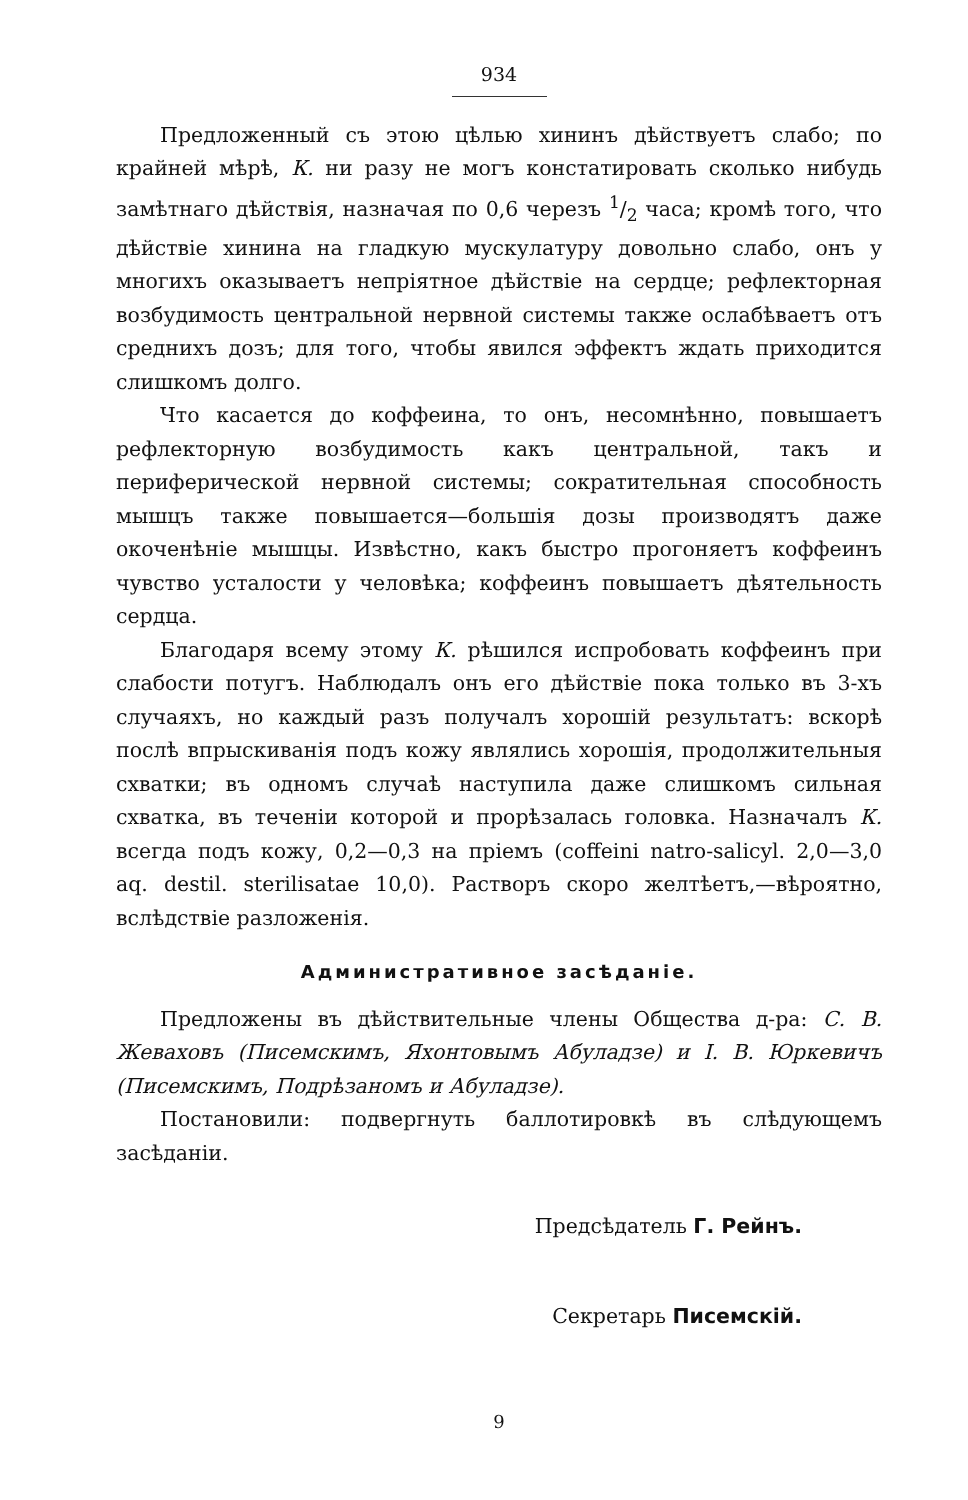934
Предложенный съ этою цѣлью хининъ дѣйствуетъ слабо; по крайней мѣрѣ, К. ни разу не могъ констатировать сколько нибудь замѣтнаго дѣйствія, назначая по 0,6 черезъ 1/2 часа; кромѣ того, что дѣйствіе хинина на гладкую мускулатуру довольно слабо, онъ у многихъ оказываетъ непріятное дѣйствіе на сердце; рефлекторная возбудимость центральной нервной системы также ослабѣваетъ отъ среднихъ дозъ; для того, чтобы явился эффектъ ждать приходится слишкомъ долго.
Что касается до коффеина, то онъ, несомнѣнно, повышаетъ рефлекторную возбудимость какъ центральной, такъ и периферической нервной системы; сократительная способность мышцъ также повышается—большія дозы производятъ даже окоченѣніе мышцы. Извѣстно, какъ быстро прогоняетъ коффеинъ чувство усталости у человѣка; коффеинъ повышаетъ дѣятельность сердца.
Благодаря всему этому К. рѣшился испробовать коффеинъ при слабости потугъ. Наблюдалъ онъ его дѣйствіе пока только въ 3-хъ случаяхъ, но каждый разъ получалъ хорошій результатъ: вскорѣ послѣ впрыскиванія подъ кожу являлись хорошія, продолжительныя схватки; въ одномъ случаѣ наступила даже слишкомъ сильная схватка, въ теченіи которой и прорѣзалась головка. Назначалъ К. всегда подъ кожу, 0,2—0,3 на пріемъ (coffeini natro-salicyl. 2,0—3,0 aq. destil. sterilisatae 10,0). Растворъ скоро желтѣетъ,—вѣроятно, вслѣдствіе разложенія.
Административное засѣданіе.
Предложены въ дѣйствительные члены Общества д-ра: С. В. Жеваховъ (Писемскимъ, Яхонтовымъ Абуладзе) и І. В. Юркевичъ (Писемскимъ, Подрѣзаномъ и Абуладзе).
Постановили: подвергнуть баллотировкѣ въ слѣдующемъ засѣданіи.
Предсѣдатель Г. Рейнъ.
Секретарь Писемскій.
9